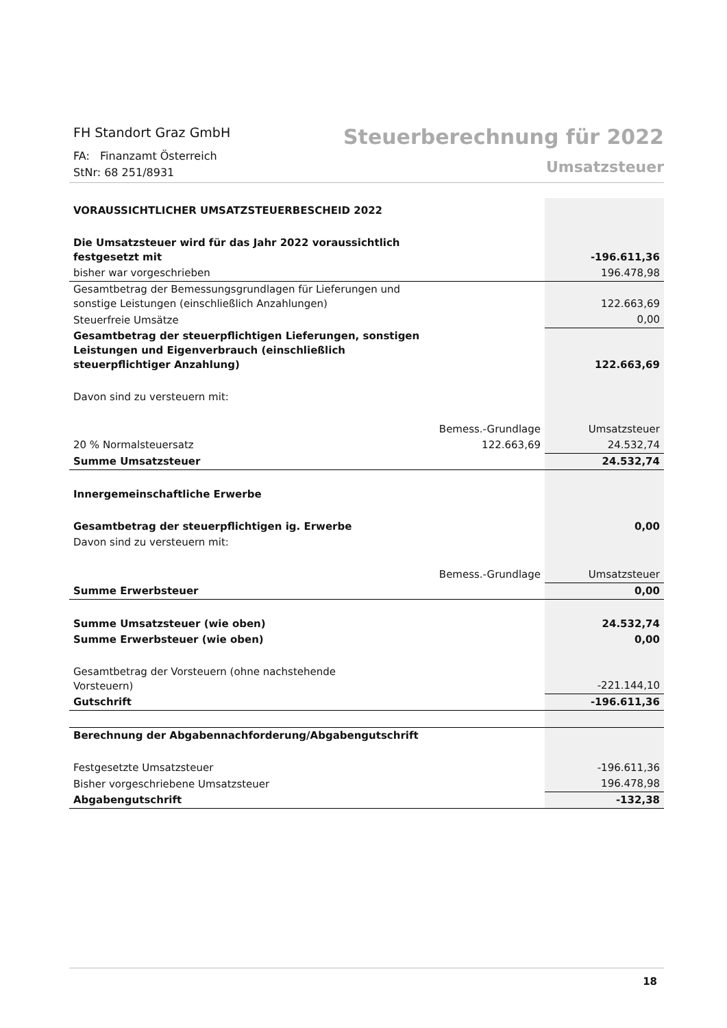FH Standort Graz GmbH
FA: Finanzamt Österreich
StNr: 68 251/8931
Steuerberechnung für 2022
Umsatzsteuer
| VORAUSSICHTLICHER UMSATZSTEUERBESCHEID 2022 | | |
| Die Umsatzsteuer wird für das Jahr 2022 voraussichtlich festgesetzt mit | | -196.611,36 |
| bisher war vorgeschrieben | | 196.478,98 |
| Gesamtbetrag der Bemessungsgrundlagen für Lieferungen und sonstige Leistungen (einschließlich Anzahlungen) | | 122.663,69 |
| Steuerfreie Umsätze | | 0,00 |
| Gesamtbetrag der steuerpflichtigen Lieferungen, sonstigen Leistungen und Eigenverbrauch (einschließlich steuerpflichtiger Anzahlung) | | 122.663,69 |
| Davon sind zu versteuern mit: | | |
| | Bemess.-Grundlage | Umsatzsteuer |
| 20 % Normalsteuersatz | 122.663,69 | 24.532,74 |
| Summe Umsatzsteuer | | 24.532,74 |
| Innergemeinschaftliche Erwerbe | | |
| Gesamtbetrag der steuerpflichtigen ig. Erwerbe | | 0,00 |
| Davon sind zu versteuern mit: | | |
| | Bemess.-Grundlage | Umsatzsteuer |
| Summe Erwerbsteuer | | 0,00 |
| Summe Umsatzsteuer (wie oben) | | 24.532,74 |
| Summe Erwerbsteuer (wie oben) | | 0,00 |
| Gesamtbetrag der Vorsteuern (ohne nachstehende Vorsteuern) | | -221.144,10 |
| Gutschrift | | -196.611,36 |
| Berechnung der Abgabennachforderung/Abgabengutschrift | | |
| Festgesetzte Umsatzsteuer | | -196.611,36 |
| Bisher vorgeschriebene Umsatzsteuer | | 196.478,98 |
| Abgabengutschrift | | -132,38 |
18